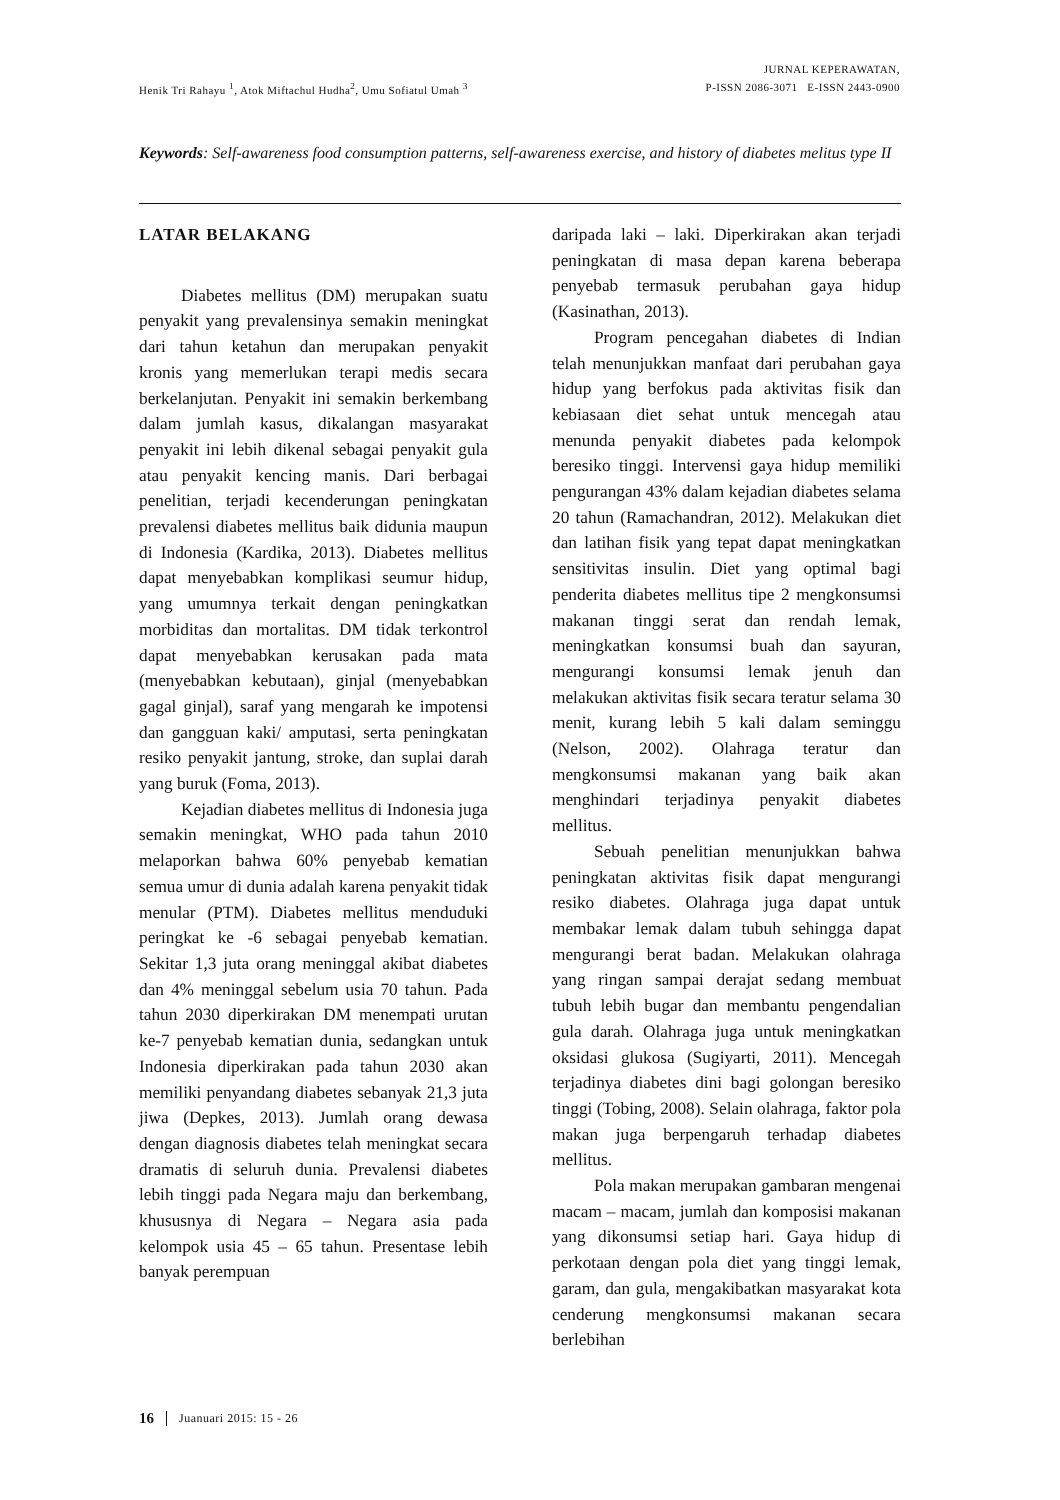Henik Tri Rahayu <sup>1</sup>, Atok Miftachul Hudha<sup>2</sup>, Umu Sofiatul Umah <sup>3</sup>
JURNAL KEPERAWATAN,
P-ISSN 2086-3071 E-ISSN 2443-0900
Keywords: Self-awareness food consumption patterns, self-awareness exercise, and history of diabetes melitus type II
LATAR BELAKANG
Diabetes mellitus (DM) merupakan suatu penyakit yang prevalensinya semakin meningkat dari tahun ketahun dan merupakan penyakit kronis yang memerlukan terapi medis secara berkelanjutan. Penyakit ini semakin berkembang dalam jumlah kasus, dikalangan masyarakat penyakit ini lebih dikenal sebagai penyakit gula atau penyakit kencing manis. Dari berbagai penelitian, terjadi kecenderungan peningkatan prevalensi diabetes mellitus baik didunia maupun di Indonesia (Kardika, 2013). Diabetes mellitus dapat menyebabkan komplikasi seumur hidup, yang umumnya terkait dengan peningkatkan morbiditas dan mortalitas. DM tidak terkontrol dapat menyebabkan kerusakan pada mata (menyebabkan kebutaan), ginjal (menyebabkan gagal ginjal), saraf yang mengarah ke impotensi dan gangguan kaki/ amputasi, serta peningkatan resiko penyakit jantung, stroke, dan suplai darah yang buruk (Foma, 2013).
Kejadian diabetes mellitus di Indonesia juga semakin meningkat, WHO pada tahun 2010 melaporkan bahwa 60% penyebab kematian semua umur di dunia adalah karena penyakit tidak menular (PTM). Diabetes mellitus menduduki peringkat ke -6 sebagai penyebab kematian. Sekitar 1,3 juta orang meninggal akibat diabetes dan 4% meninggal sebelum usia 70 tahun. Pada tahun 2030 diperkirakan DM menempati urutan ke-7 penyebab kematian dunia, sedangkan untuk Indonesia diperkirakan pada tahun 2030 akan memiliki penyandang diabetes sebanyak 21,3 juta jiwa (Depkes, 2013). Jumlah orang dewasa dengan diagnosis diabetes telah meningkat secara dramatis di seluruh dunia. Prevalensi diabetes lebih tinggi pada Negara maju dan berkembang, khususnya di Negara – Negara asia pada kelompok usia 45 – 65 tahun. Presentase lebih banyak perempuan
daripada laki – laki. Diperkirakan akan terjadi peningkatan di masa depan karena beberapa penyebab termasuk perubahan gaya hidup (Kasinathan, 2013).
Program pencegahan diabetes di Indian telah menunjukkan manfaat dari perubahan gaya hidup yang berfokus pada aktivitas fisik dan kebiasaan diet sehat untuk mencegah atau menunda penyakit diabetes pada kelompok beresiko tinggi. Intervensi gaya hidup memiliki pengurangan 43% dalam kejadian diabetes selama 20 tahun (Ramachandran, 2012). Melakukan diet dan latihan fisik yang tepat dapat meningkatkan sensitivitas insulin. Diet yang optimal bagi penderita diabetes mellitus tipe 2 mengkonsumsi makanan tinggi serat dan rendah lemak, meningkatkan konsumsi buah dan sayuran, mengurangi konsumsi lemak jenuh dan melakukan aktivitas fisik secara teratur selama 30 menit, kurang lebih 5 kali dalam seminggu (Nelson, 2002). Olahraga teratur dan mengkonsumsi makanan yang baik akan menghindari terjadinya penyakit diabetes mellitus.
Sebuah penelitian menunjukkan bahwa peningkatan aktivitas fisik dapat mengurangi resiko diabetes. Olahraga juga dapat untuk membakar lemak dalam tubuh sehingga dapat mengurangi berat badan. Melakukan olahraga yang ringan sampai derajat sedang membuat tubuh lebih bugar dan membantu pengendalian gula darah. Olahraga juga untuk meningkatkan oksidasi glukosa (Sugiyarti, 2011). Mencegah terjadinya diabetes dini bagi golongan beresiko tinggi (Tobing, 2008). Selain olahraga, faktor pola makan juga berpengaruh terhadap diabetes mellitus.
Pola makan merupakan gambaran mengenai macam – macam, jumlah dan komposisi makanan yang dikonsumsi setiap hari. Gaya hidup di perkotaan dengan pola diet yang tinggi lemak, garam, dan gula, mengakibatkan masyarakat kota cenderung mengkonsumsi makanan secara berlebihan
16 Juanuari 2015: 15 - 26